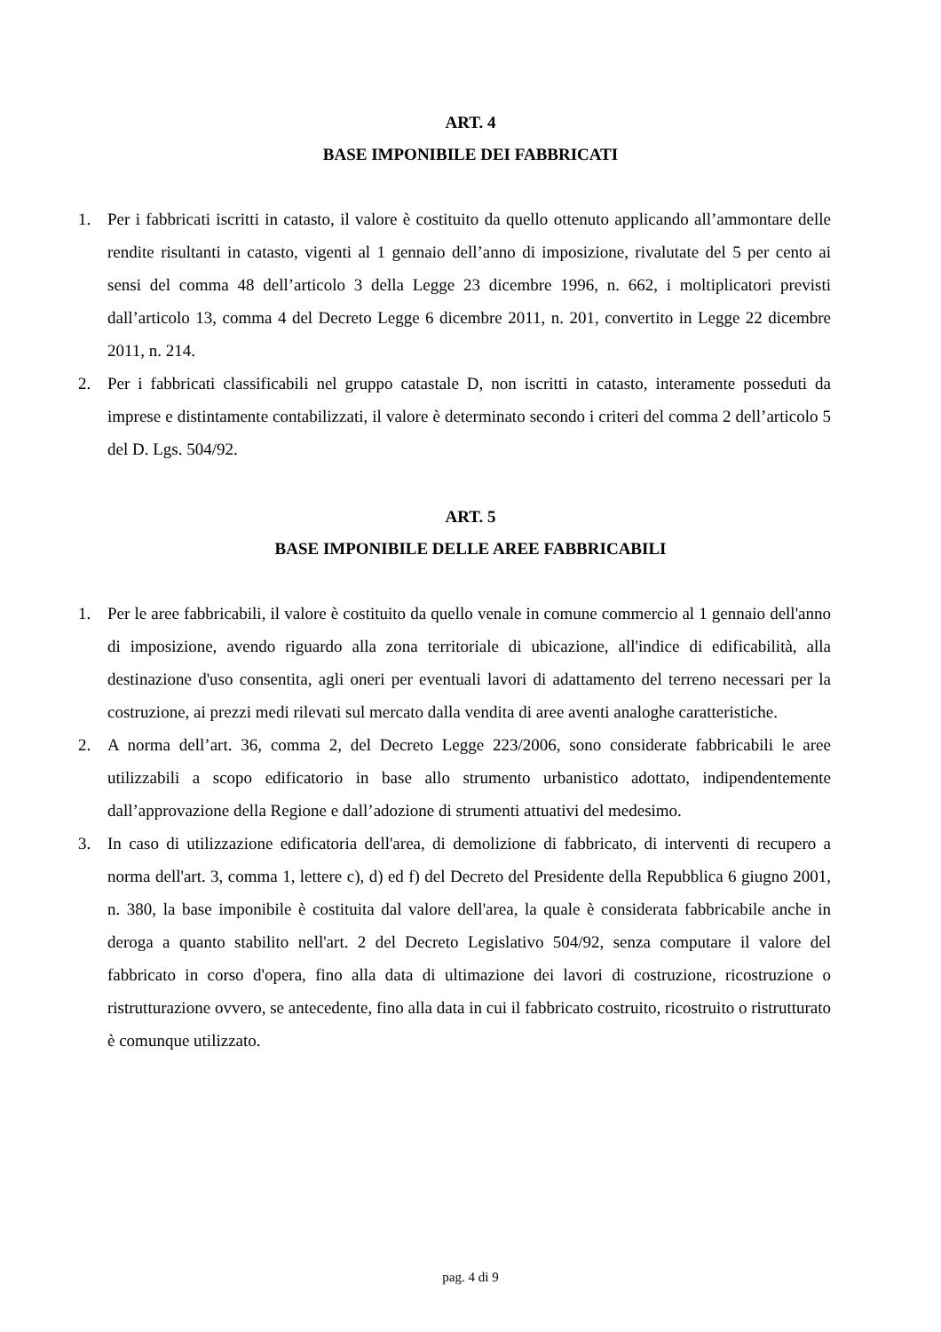ART. 4
BASE IMPONIBILE DEI FABBRICATI
1. Per i fabbricati iscritti in catasto, il valore è costituito da quello ottenuto applicando all’ammontare delle rendite risultanti in catasto, vigenti al 1 gennaio dell’anno di imposizione, rivalutate del 5 per cento ai sensi del comma 48 dell’articolo 3 della Legge 23 dicembre 1996, n. 662, i moltiplicatori previsti dall’articolo 13, comma 4 del Decreto Legge 6 dicembre 2011, n. 201, convertito in Legge 22 dicembre 2011, n. 214.
2. Per i fabbricati classificabili nel gruppo catastale D, non iscritti in catasto, interamente posseduti da imprese e distintamente contabilizzati, il valore è determinato secondo i criteri del comma 2 dell’articolo 5 del D. Lgs. 504/92.
ART. 5
BASE IMPONIBILE DELLE AREE FABBRICABILI
1. Per le aree fabbricabili, il valore è costituito da quello venale in comune commercio al 1 gennaio dell'anno di imposizione, avendo riguardo alla zona territoriale di ubicazione, all'indice di edificabilità, alla destinazione d'uso consentita, agli oneri per eventuali lavori di adattamento del terreno necessari per la costruzione, ai prezzi medi rilevati sul mercato dalla vendita di aree aventi analoghe caratteristiche.
2. A norma dell’art. 36, comma 2, del Decreto Legge 223/2006, sono considerate fabbricabili le aree utilizzabili a scopo edificatorio in base allo strumento urbanistico adottato, indipendentemente dall’approvazione della Regione e dall’adozione di strumenti attuativi del medesimo.
3. In caso di utilizzazione edificatoria dell'area, di demolizione di fabbricato, di interventi di recupero a norma dell'art. 3, comma 1, lettere c), d) ed f) del Decreto del Presidente della Repubblica 6 giugno 2001, n. 380, la base imponibile è costituita dal valore dell'area, la quale è considerata fabbricabile anche in deroga a quanto stabilito nell'art. 2 del Decreto Legislativo 504/92, senza computare il valore del fabbricato in corso d'opera, fino alla data di ultimazione dei lavori di costruzione, ricostruzione o ristrutturazione ovvero, se antecedente, fino alla data in cui il fabbricato costruito, ricostruito o ristrutturato è comunque utilizzato.
pag. 4 di 9